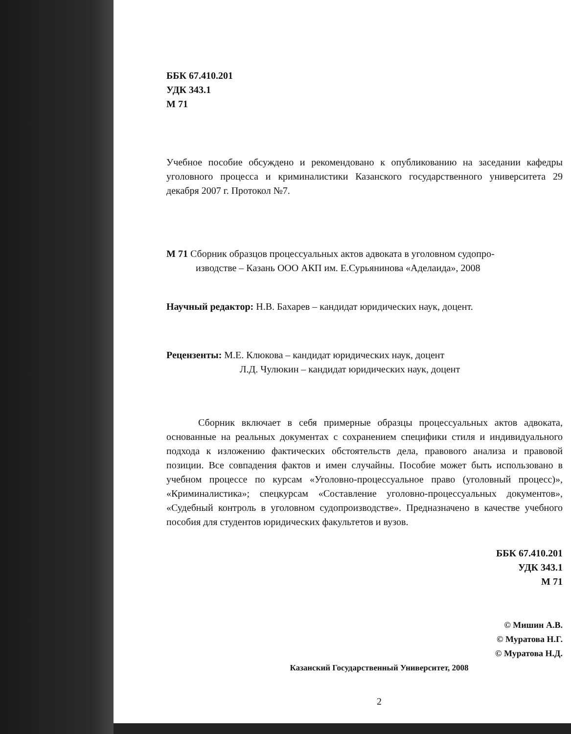ББК 67.410.201
УДК 343.1
М 71
Учебное пособие обсуждено и рекомендовано к опубликованию на заседании кафедры уголовного процесса и криминалистики Казанского государственного университета 29 декабря 2007 г. Протокол №7.
М 71 Сборник образцов процессуальных актов адвоката в уголовном судопро-
изводстве – Казань ООО АКП им. Е.Сурьянинова «Аделаида», 2008
Научный редактор: Н.В. Бахарев – кандидат юридических наук, доцент.
Рецензенты: М.Е. Клюкова – кандидат юридических наук, доцент
Л.Д. Чулюкин – кандидат юридических наук, доцент
Сборник включает в себя примерные образцы процессуальных актов адвоката, основанные на реальных документах с сохранением специфики стиля и индивидуального подхода к изложению фактических обстоятельств дела, правового анализа и правовой позиции. Все совпадения фактов и имен случайны. Пособие может быть использовано в учебном процессе по курсам «Уголовно-процессуальное право (уголовный процесс)», «Криминалистика»; спецкурсам «Составление уголовно-процессуальных документов», «Судебный контроль в уголовном судопроизводстве». Предназначено в качестве учебного пособия для студентов юридических факультетов и вузов.
ББК 67.410.201
УДК 343.1
М 71
© Мишин А.В.
© Муратова Н.Г.
© Муратова Н.Д.
Казанский Государственный Университет, 2008
2